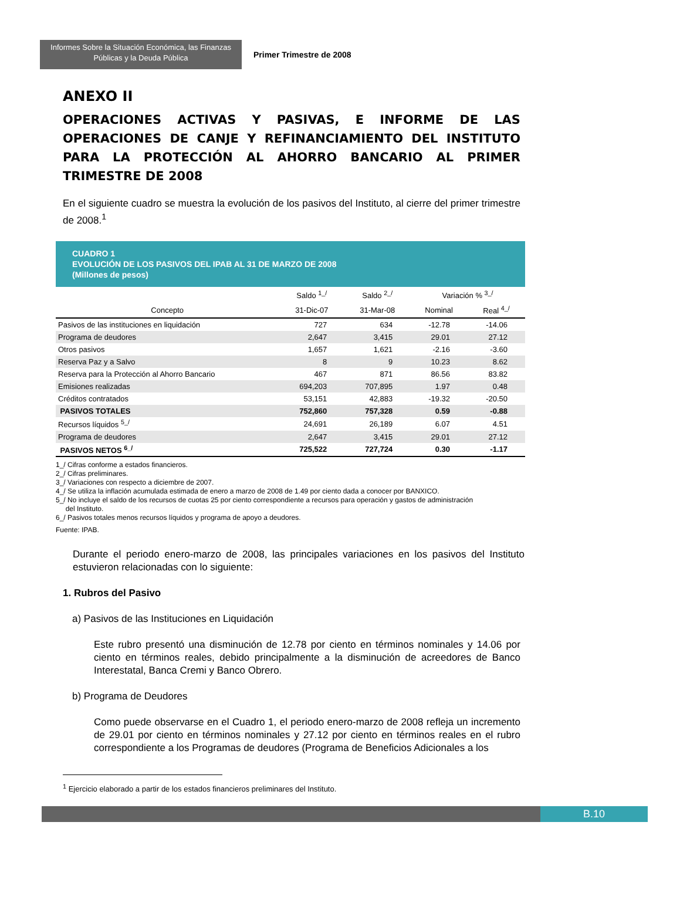Informes Sobre la Situación Económica, las Finanzas Públicas y la Deuda Pública
Primer Trimestre de 2008
ANEXO II
OPERACIONES ACTIVAS Y PASIVAS, E INFORME DE LAS OPERACIONES DE CANJE Y REFINANCIAMIENTO DEL INSTITUTO PARA LA PROTECCIÓN AL AHORRO BANCARIO AL PRIMER TRIMESTRE DE 2008
En el siguiente cuadro se muestra la evolución de los pasivos del Instituto, al cierre del primer trimestre de 2008.<sup>1</sup>
CUADRO 1
EVOLUCIÓN DE LOS PASIVOS DEL IPAB AL 31 DE MARZO DE 2008
(Millones de pesos)
| | Saldo <sup>1_/</sup> | Saldo <sup>2_/</sup> | Variación % <sup>3_/</sup> | |
| --- | --- | --- | --- | --- |
| Concepto | 31-Dic-07 | 31-Mar-08 | Nominal | Real <sup>4_/</sup> |
| Pasivos de las instituciones en liquidación | 727 | 634 | -12.78 | -14.06 |
| Programa de deudores | 2,647 | 3,415 | 29.01 | 27.12 |
| Otros pasivos | 1,657 | 1,621 | -2.16 | -3.60 |
| Reserva Paz y a Salvo | 8 | 9 | 10.23 | 8.62 |
| Reserva para la Protección al Ahorro Bancario | 467 | 871 | 86.56 | 83.82 |
| Emisiones realizadas | 694,203 | 707,895 | 1.97 | 0.48 |
| Créditos contratados | 53,151 | 42,883 | -19.32 | -20.50 |
| PASIVOS TOTALES | 752,860 | 757,328 | 0.59 | -0.88 |
| Recursos líquidos <sup>5_/</sup> | 24,691 | 26,189 | 6.07 | 4.51 |
| Programa de deudores | 2,647 | 3,415 | 29.01 | 27.12 |
| PASIVOS NETOS <sup>6_/</sup> | 725,522 | 727,724 | 0.30 | -1.17 |
1_/ Cifras conforme a estados financieros.
2_/ Cifras preliminares.
3_/ Variaciones con respecto a diciembre de 2007.
4_/ Se utiliza la inflación acumulada estimada de enero a marzo de 2008 de 1.49 por ciento dada a conocer por BANXICO.
5_/ No incluye el saldo de los recursos de cuotas 25 por ciento correspondiente a recursos para operación y gastos de administración
del Instituto.
6_/ Pasivos totales menos recursos líquidos y programa de apoyo a deudores.
Fuente: IPAB.
Durante el periodo enero-marzo de 2008, las principales variaciones en los pasivos del Instituto estuvieron relacionadas con lo siguiente:
1. Rubros del Pasivo
a) Pasivos de las Instituciones en Liquidación
Este rubro presentó una disminución de 12.78 por ciento en términos nominales y 14.06 por ciento en términos reales, debido principalmente a la disminución de acreedores de Banco Interestatal, Banca Cremi y Banco Obrero.
b) Programa de Deudores
Como puede observarse en el Cuadro 1, el periodo enero-marzo de 2008 refleja un incremento de 29.01 por ciento en términos nominales y 27.12 por ciento en términos reales en el rubro correspondiente a los Programas de deudores (Programa de Beneficios Adicionales a los
<sup>1</sup> Ejercicio elaborado a partir de los estados financieros preliminares del Instituto.
B.10